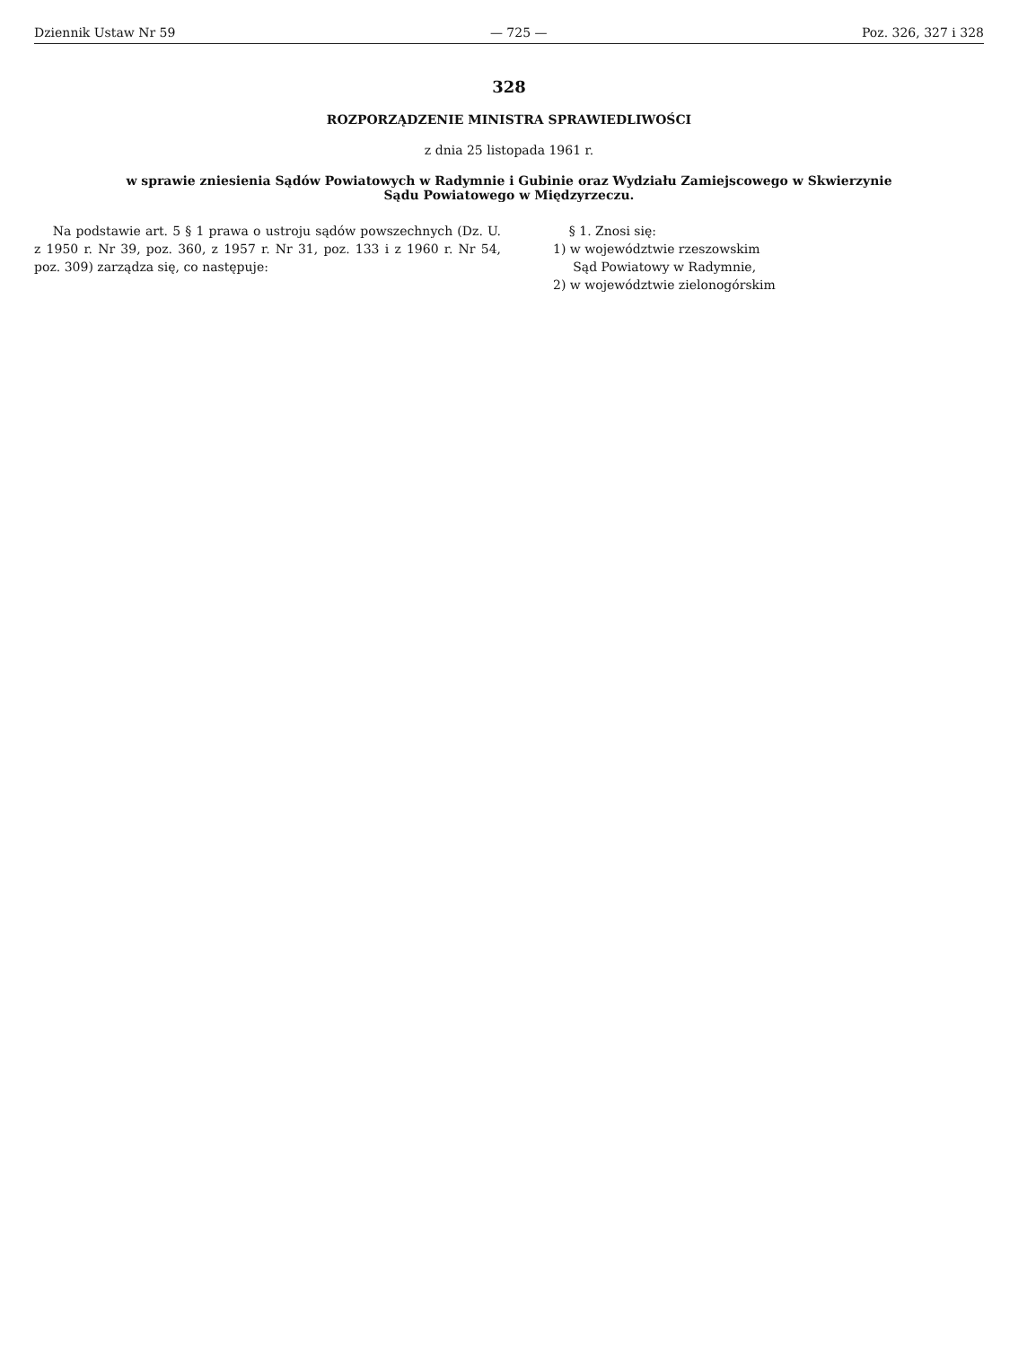Dziennik Ustaw Nr 59 — 725 — Poz. 326, 327 i 328
328
ROZPORZĄDZENIE MINISTRA SPRAWIEDLIWOŚCI
z dnia 25 listopada 1961 r.
w sprawie zniesienia Sądów Powiatowych w Radymnie i Gubinie oraz Wydziału Zamiejscowego w Skwierzynie
Sądu Powiatowego w Międzyrzeczu.
Na podstawie art. 5 § 1 prawa o ustroju sądów powszechnych (Dz. U. z 1950 r. Nr 39, poz. 360, z 1957 r. Nr 31, poz. 133 i z 1960 r. Nr 54, poz. 309) zarządza się, co następuje:
§ 1. Znosi się:
1) w województwie rzeszowskim
Sąd Powiatowy w Radymnie,
2) w województwie zielonogórskim